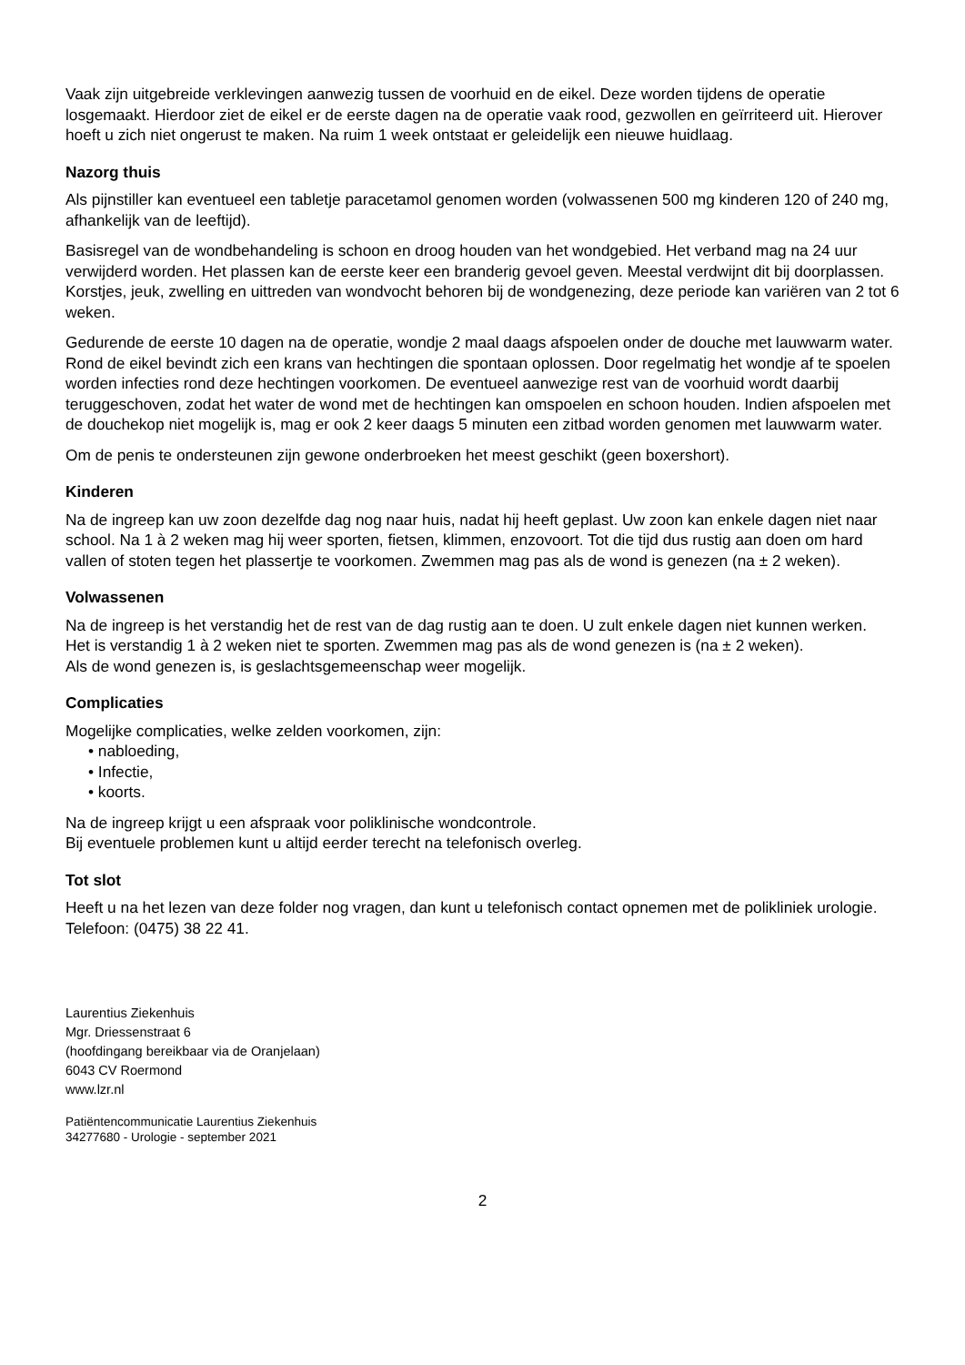Vaak zijn uitgebreide verklevingen aanwezig tussen de voorhuid en de eikel. Deze worden tijdens de operatie losgemaakt. Hierdoor ziet de eikel er de eerste dagen na de operatie vaak rood, gezwollen en geïrriteerd uit. Hierover hoeft u zich niet ongerust te maken. Na ruim 1 week ontstaat er geleidelijk een nieuwe huidlaag.
Nazorg thuis
Als pijnstiller kan eventueel een tabletje paracetamol genomen worden (volwassenen 500 mg kinderen 120 of 240 mg, afhankelijk van de leeftijd).
Basisregel van de wondbehandeling is schoon en droog houden van het wondgebied. Het verband mag na 24 uur verwijderd worden. Het plassen kan de eerste keer een branderig gevoel geven. Meestal verdwijnt dit bij doorplassen. Korstjes, jeuk, zwelling en uittreden van wondvocht behoren bij de wondgenezing, deze periode kan variëren van 2 tot 6 weken.
Gedurende de eerste 10 dagen na de operatie, wondje 2 maal daags afspoelen onder de douche met lauwwarm water. Rond de eikel bevindt zich een krans van hechtingen die spontaan oplossen. Door regelmatig het wondje af te spoelen worden infecties rond deze hechtingen voorkomen. De eventueel aanwezige rest van de voorhuid wordt daarbij teruggeschoven, zodat het water de wond met de hechtingen kan omspoelen en schoon houden. Indien afspoelen met de douchekop niet mogelijk is, mag er ook 2 keer daags 5 minuten een zitbad worden genomen met lauwwarm water.
Om de penis te ondersteunen zijn gewone onderbroeken het meest geschikt (geen boxershort).
Kinderen
Na de ingreep kan uw zoon dezelfde dag nog naar huis, nadat hij heeft geplast. Uw zoon kan enkele dagen niet naar school. Na 1 à 2 weken mag hij weer sporten, fietsen, klimmen, enzovoort. Tot die tijd dus rustig aan doen om hard vallen of stoten tegen het plassertje te voorkomen. Zwemmen mag pas als de wond is genezen (na ± 2 weken).
Volwassenen
Na de ingreep is het verstandig het de rest van de dag rustig aan te doen. U zult enkele dagen niet kunnen werken.
Het is verstandig 1 à 2 weken niet te sporten. Zwemmen mag pas als de wond genezen is (na ± 2 weken).
Als de wond genezen is, is geslachtsgemeenschap weer mogelijk.
Complicaties
Mogelijke complicaties, welke zelden voorkomen, zijn:
• nabloeding,
• Infectie,
• koorts.
Na de ingreep krijgt u een afspraak voor poliklinische wondcontrole.
Bij eventuele problemen kunt u altijd eerder terecht na telefonisch overleg.
Tot slot
Heeft u na het lezen van deze folder nog vragen, dan kunt u telefonisch contact opnemen met de polikliniek urologie. Telefoon: (0475) 38 22 41.
Laurentius Ziekenhuis
Mgr. Driessenstraat 6
(hoofdingang bereikbaar via de Oranjelaan)
6043 CV Roermond
www.lzr.nl
Patiëntencommunicatie Laurentius Ziekenhuis
34277680 - Urologie - september 2021
2